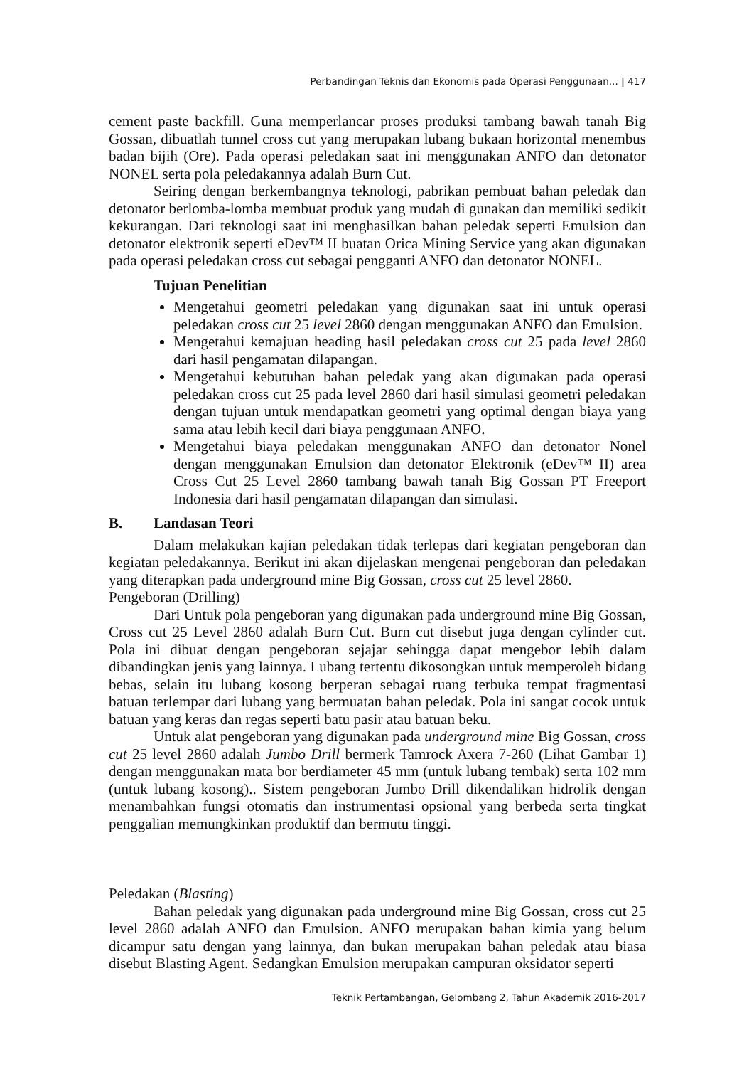Perbandingan Teknis dan Ekonomis pada Operasi Penggunaan... | 417
cement paste backfill. Guna memperlancar proses produksi tambang bawah tanah Big Gossan, dibuatlah tunnel cross cut yang merupakan lubang bukaan horizontal menembus badan bijih (Ore). Pada operasi peledakan saat ini menggunakan ANFO dan detonator NONEL serta pola peledakannya adalah Burn Cut.
Seiring dengan berkembangnya teknologi, pabrikan pembuat bahan peledak dan detonator berlomba-lomba membuat produk yang mudah di gunakan dan memiliki sedikit kekurangan. Dari teknologi saat ini menghasilkan bahan peledak seperti Emulsion dan detonator elektronik seperti eDev™ II buatan Orica Mining Service yang akan digunakan pada operasi peledakan cross cut sebagai pengganti ANFO dan detonator NONEL.
Tujuan Penelitian
Mengetahui geometri peledakan yang digunakan saat ini untuk operasi peledakan cross cut 25 level 2860 dengan menggunakan ANFO dan Emulsion.
Mengetahui kemajuan heading hasil peledakan cross cut 25 pada level 2860 dari hasil pengamatan dilapangan.
Mengetahui kebutuhan bahan peledak yang akan digunakan pada operasi peledakan cross cut 25 pada level 2860 dari hasil simulasi geometri peledakan dengan tujuan untuk mendapatkan geometri yang optimal dengan biaya yang sama atau lebih kecil dari biaya penggunaan ANFO.
Mengetahui biaya peledakan menggunakan ANFO dan detonator Nonel dengan menggunakan Emulsion dan detonator Elektronik (eDev™ II) area Cross Cut 25 Level 2860 tambang bawah tanah Big Gossan PT Freeport Indonesia dari hasil pengamatan dilapangan dan simulasi.
B. Landasan Teori
Dalam melakukan kajian peledakan tidak terlepas dari kegiatan pengeboran dan kegiatan peledakannya. Berikut ini akan dijelaskan mengenai pengeboran dan peledakan yang diterapkan pada underground mine Big Gossan, cross cut 25 level 2860.
Pengeboran (Drilling)
Dari Untuk pola pengeboran yang digunakan pada underground mine Big Gossan, Cross cut 25 Level 2860 adalah Burn Cut. Burn cut disebut juga dengan cylinder cut. Pola ini dibuat dengan pengeboran sejajar sehingga dapat mengebor lebih dalam dibandingkan jenis yang lainnya. Lubang tertentu dikosongkan untuk memperoleh bidang bebas, selain itu lubang kosong berperan sebagai ruang terbuka tempat fragmentasi batuan terlempar dari lubang yang bermuatan bahan peledak. Pola ini sangat cocok untuk batuan yang keras dan regas seperti batu pasir atau batuan beku.
Untuk alat pengeboran yang digunakan pada underground mine Big Gossan, cross cut 25 level 2860 adalah Jumbo Drill bermerk Tamrock Axera 7-260 (Lihat Gambar 1) dengan menggunakan mata bor berdiameter 45 mm (untuk lubang tembak) serta 102 mm (untuk lubang kosong).. Sistem pengeboran Jumbo Drill dikendalikan hidrolik dengan menambahkan fungsi otomatis dan instrumentasi opsional yang berbeda serta tingkat penggalian memungkinkan produktif dan bermutu tinggi.
Peledakan (Blasting)
Bahan peledak yang digunakan pada underground mine Big Gossan, cross cut 25 level 2860 adalah ANFO dan Emulsion. ANFO merupakan bahan kimia yang belum dicampur satu dengan yang lainnya, dan bukan merupakan bahan peledak atau biasa disebut Blasting Agent. Sedangkan Emulsion merupakan campuran oksidator seperti
Teknik Pertambangan, Gelombang 2, Tahun Akademik 2016-2017